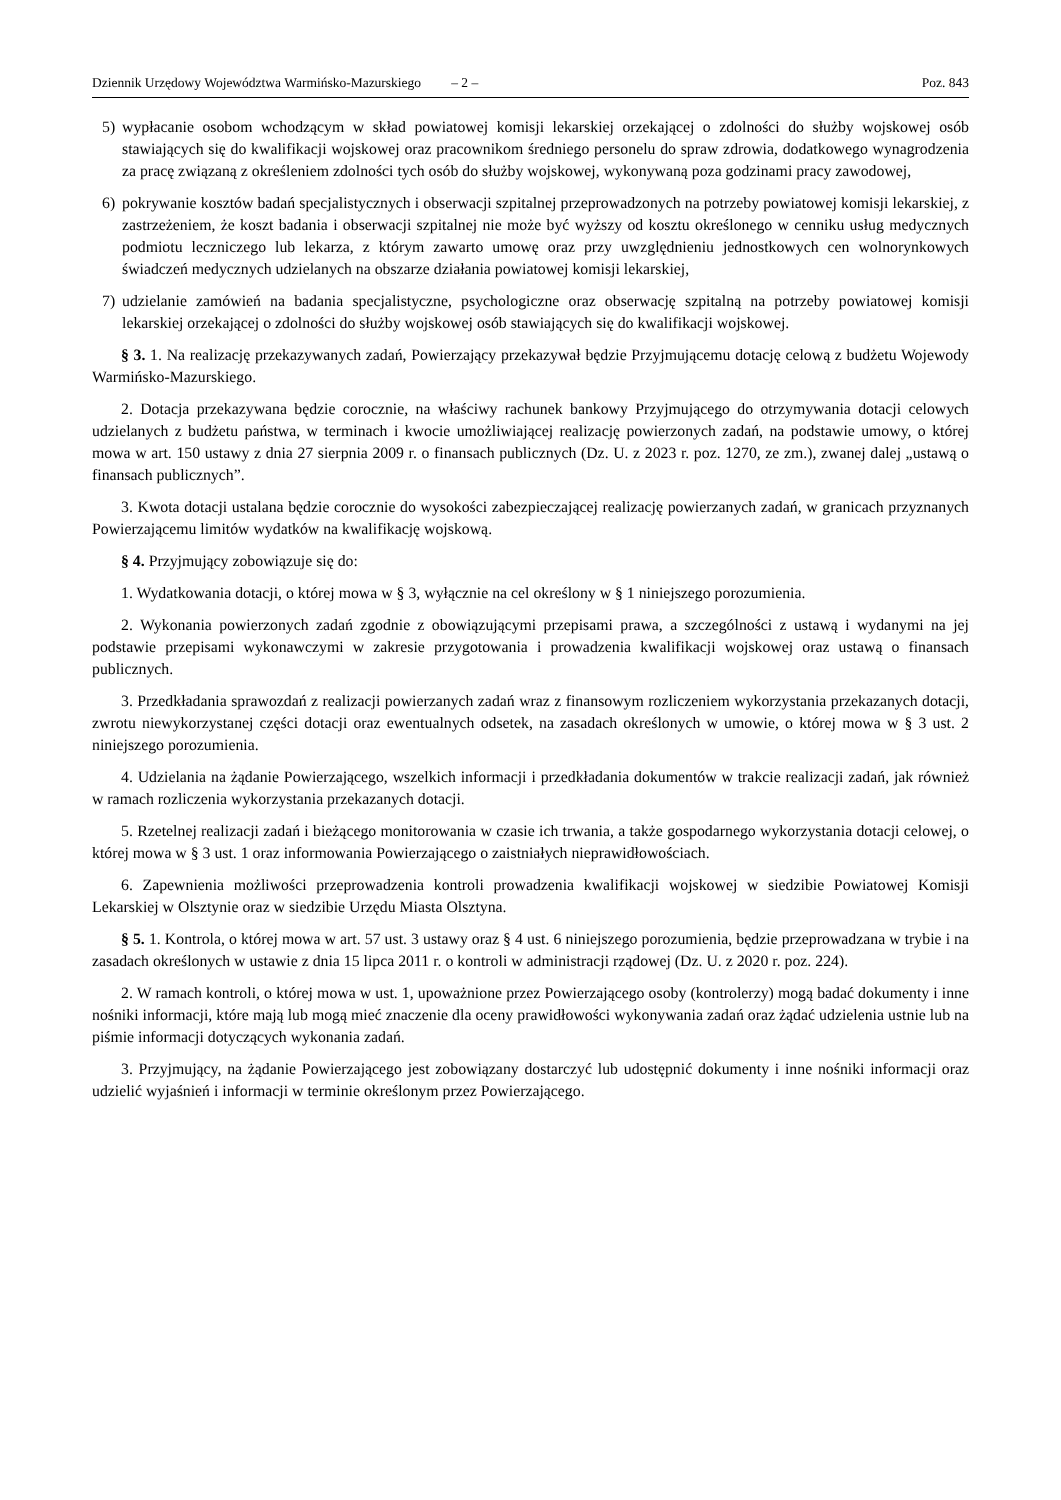Dziennik Urzędowy Województwa Warmińsko-Mazurskiego – 2 – Poz. 843
5) wypłacanie osobom wchodzącym w skład powiatowej komisji lekarskiej orzekającej o zdolności do służby wojskowej osób stawiających się do kwalifikacji wojskowej oraz pracownikom średniego personelu do spraw zdrowia, dodatkowego wynagrodzenia za pracę związaną z określeniem zdolności tych osób do służby wojskowej, wykonywaną poza godzinami pracy zawodowej,
6) pokrywanie kosztów badań specjalistycznych i obserwacji szpitalnej przeprowadzonych na potrzeby powiatowej komisji lekarskiej, z zastrzeżeniem, że koszt badania i obserwacji szpitalnej nie może być wyższy od kosztu określonego w cenniku usług medycznych podmiotu leczniczego lub lekarza, z którym zawarto umowę oraz przy uwzględnieniu jednostkowych cen wolnorynkowych świadczeń medycznych udzielanych na obszarze działania powiatowej komisji lekarskiej,
7) udzielanie zamówień na badania specjalistyczne, psychologiczne oraz obserwację szpitalną na potrzeby powiatowej komisji lekarskiej orzekającej o zdolności do służby wojskowej osób stawiających się do kwalifikacji wojskowej.
§ 3. 1. Na realizację przekazywanych zadań, Powierzający przekazywał będzie Przyjmującemu dotację celową z budżetu Wojewody Warmińsko-Mazurskiego.
2. Dotacja przekazywana będzie corocznie, na właściwy rachunek bankowy Przyjmującego do otrzymywania dotacji celowych udzielanych z budżetu państwa, w terminach i kwocie umożliwiającej realizację powierzonych zadań, na podstawie umowy, o której mowa w art. 150 ustawy z dnia 27 sierpnia 2009 r. o finansach publicznych (Dz. U. z 2023 r. poz. 1270, ze zm.), zwanej dalej „ustawą o finansach publicznych”.
3. Kwota dotacji ustalana będzie corocznie do wysokości zabezpieczającej realizację powierzanych zadań, w granicach przyznanych Powierzającemu limitów wydatków na kwalifikację wojskową.
§ 4. Przyjmujący zobowiązuje się do:
1. Wydatkowania dotacji, o której mowa w § 3, wyłącznie na cel określony w § 1 niniejszego porozumienia.
2. Wykonania powierzonych zadań zgodnie z obowiązującymi przepisami prawa, a szczególności z ustawą i wydanymi na jej podstawie przepisami wykonawczymi w zakresie przygotowania i prowadzenia kwalifikacji wojskowej oraz ustawą o finansach publicznych.
3. Przedkładania sprawozdań z realizacji powierzanych zadań wraz z finansowym rozliczeniem wykorzystania przekazanych dotacji, zwrotu niewykorzystanej części dotacji oraz ewentualnych odsetek, na zasadach określonych w umowie, o której mowa w § 3 ust. 2 niniejszego porozumienia.
4. Udzielania na żądanie Powierzającego, wszelkich informacji i przedkładania dokumentów w trakcie realizacji zadań, jak również w ramach rozliczenia wykorzystania przekazanych dotacji.
5. Rzetelnej realizacji zadań i bieżącego monitorowania w czasie ich trwania, a także gospodarnego wykorzystania dotacji celowej, o której mowa w § 3 ust. 1 oraz informowania Powierzającego o zaistniałych nieprawidłowościach.
6. Zapewnienia możliwości przeprowadzenia kontroli prowadzenia kwalifikacji wojskowej w siedzibie Powiatowej Komisji Lekarskiej w Olsztynie oraz w siedzibie Urzędu Miasta Olsztyna.
§ 5. 1. Kontrola, o której mowa w art. 57 ust. 3 ustawy oraz § 4 ust. 6 niniejszego porozumienia, będzie przeprowadzana w trybie i na zasadach określonych w ustawie z dnia 15 lipca 2011 r. o kontroli w administracji rządowej (Dz. U. z 2020 r. poz. 224).
2. W ramach kontroli, o której mowa w ust. 1, upoważnione przez Powierzającego osoby (kontrolerzy) mogą badać dokumenty i inne nośniki informacji, które mają lub mogą mieć znaczenie dla oceny prawidłowości wykonywania zadań oraz żądać udzielenia ustnie lub na piśmie informacji dotyczących wykonania zadań.
3. Przyjmujący, na żądanie Powierzającego jest zobowiązany dostarczyć lub udostępnić dokumenty i inne nośniki informacji oraz udzielić wyjaśnień i informacji w terminie określonym przez Powierzającego.